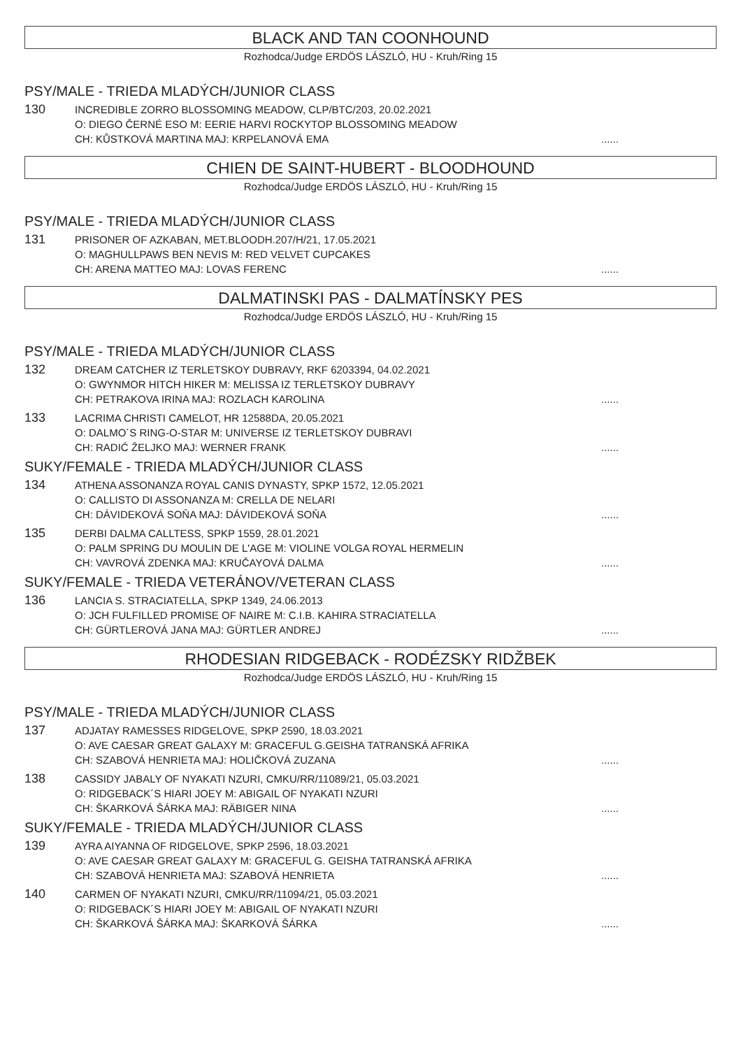BLACK AND TAN COONHOUND
Rozhodca/Judge ERDÖS LÁSZLÓ, HU - Kruh/Ring 15
PSY/MALE - TRIEDA MLADÝCH/JUNIOR CLASS
130
INCREDIBLE ZORRO BLOSSOMING MEADOW, CLP/BTC/203, 20.02.2021
O: DIEGO ČERNÉ ESO M: EERIE HARVI ROCKYTOP BLOSSOMING MEADOW
CH: KŮSTKOVÁ MARTINA MAJ: KRPELANOVÁ EMA
......
CHIEN DE SAINT-HUBERT - BLOODHOUND
Rozhodca/Judge ERDÖS LÁSZLÓ, HU - Kruh/Ring 15
PSY/MALE - TRIEDA MLADÝCH/JUNIOR CLASS
131
PRISONER OF AZKABAN, MET.BLOODH.207/H/21, 17.05.2021
O: MAGHULLPAWS BEN NEVIS M: RED VELVET CUPCAKES
CH: ARENA MATTEO MAJ: LOVAS FERENC
......
DALMATINSKI PAS - DALMATÍNSKY PES
Rozhodca/Judge ERDÖS LÁSZLÓ, HU - Kruh/Ring 15
PSY/MALE - TRIEDA MLADÝCH/JUNIOR CLASS
132
DREAM CATCHER IZ TERLETSKOY DUBRAVY, RKF 6203394, 04.02.2021
O: GWYNMOR HITCH HIKER M: MELISSA IZ TERLETSKOY DUBRAVY
CH: PETRAKOVA IRINA MAJ: ROZLACH KAROLINA
......
133
LACRIMA CHRISTI CAMELOT, HR 12588DA, 20.05.2021
O: DALMO´S RING-O-STAR M: UNIVERSE IZ TERLETSKOY DUBRAVI
CH: RADIĆ ŽELJKO MAJ: WERNER FRANK
......
SUKY/FEMALE - TRIEDA MLADÝCH/JUNIOR CLASS
134
ATHENA ASSONANZA ROYAL CANIS DYNASTY, SPKP 1572, 12.05.2021
O: CALLISTO DI ASSONANZA M: CRELLA DE NELARI
CH: DÁVIDEKOVÁ SOŇA MAJ: DÁVIDEKOVÁ SOŇA
......
135
DERBI DALMA CALLTESS, SPKP 1559, 28.01.2021
O: PALM SPRING DU MOULIN DE L'AGE M: VIOLINE VOLGA ROYAL HERMELIN
CH: VAVROVÁ ZDENKA MAJ: KRUČAYOVÁ DALMA
......
SUKY/FEMALE - TRIEDA VETERÁNOV/VETERAN CLASS
136
LANCIA S. STRACIATELLA, SPKP 1349, 24.06.2013
O: JCH FULFILLED PROMISE OF NAIRE M: C.I.B. KAHIRA STRACIATELLA
CH: GÜRTLEROVÁ JANA MAJ: GÜRTLER ANDREJ
......
RHODESIAN RIDGEBACK - RODÉZSKY RIDŽBEK
Rozhodca/Judge ERDÖS LÁSZLÓ, HU - Kruh/Ring 15
PSY/MALE - TRIEDA MLADÝCH/JUNIOR CLASS
137
ADJATAY RAMESSES RIDGELOVE, SPKP 2590, 18.03.2021
O: AVE CAESAR GREAT GALAXY M: GRACEFUL G.GEISHA TATRANSKÁ AFRIKA
CH: SZABOVÁ HENRIETA MAJ: HOLIČKOVÁ ZUZANA
......
138
CASSIDY JABALY OF NYAKATI NZURI, CMKU/RR/11089/21, 05.03.2021
O: RIDGEBACK´S HIARI JOEY M: ABIGAIL OF NYAKATI NZURI
CH: ŠKARKOVÁ ŠÁRKA MAJ: RÄBIGER NINA
......
SUKY/FEMALE - TRIEDA MLADÝCH/JUNIOR CLASS
139
AYRA AIYANNA OF RIDGELOVE, SPKP 2596, 18.03.2021
O: AVE CAESAR GREAT GALAXY M: GRACEFUL G. GEISHA TATRANSKÁ AFRIKA
CH: SZABOVÁ HENRIETA MAJ: SZABOVÁ HENRIETA
......
140
CARMEN OF NYAKATI NZURI, CMKU/RR/11094/21, 05.03.2021
O: RIDGEBACK´S HIARI JOEY M: ABIGAIL OF NYAKATI NZURI
CH: ŠKARKOVÁ ŠÁRKA MAJ: ŠKARKOVÁ ŠÁRKA
......